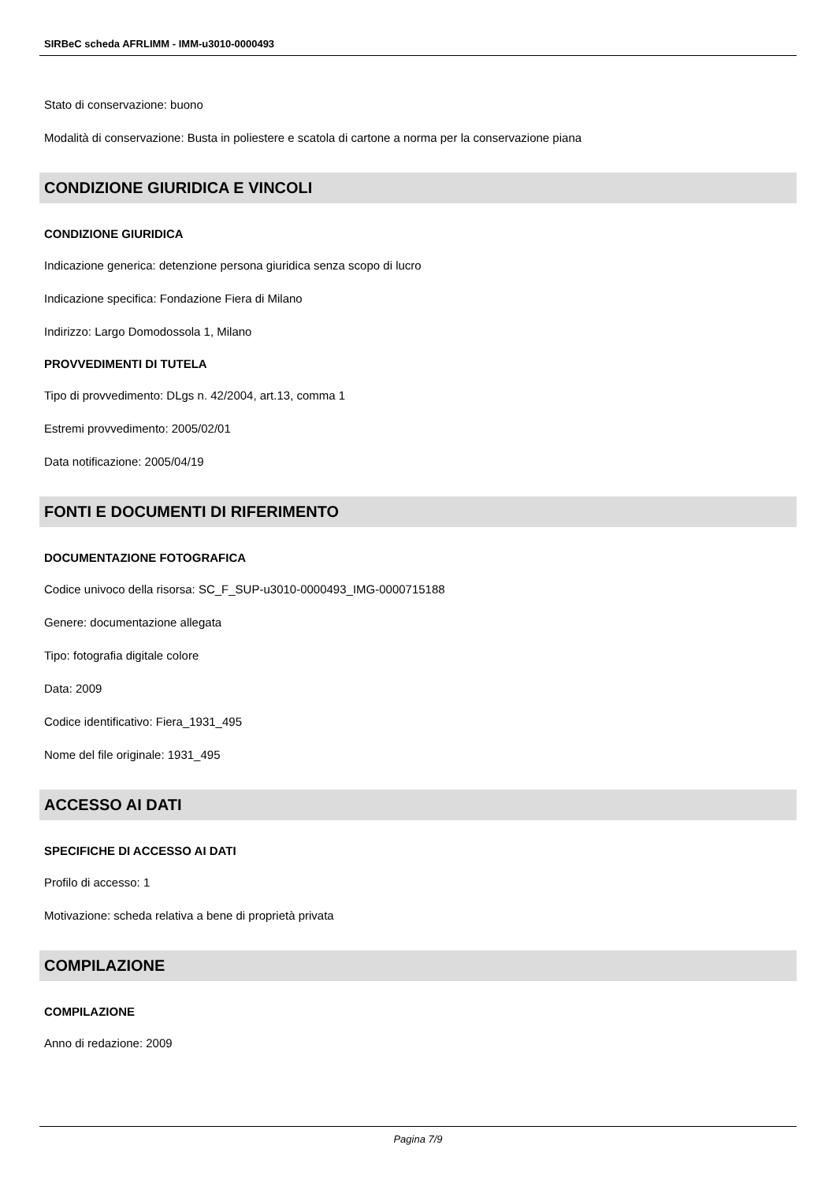SIRBeC scheda AFRLIMM - IMM-u3010-0000493
Stato di conservazione: buono
Modalità di conservazione: Busta in poliestere e scatola di cartone a norma per la conservazione piana
CONDIZIONE GIURIDICA E VINCOLI
CONDIZIONE GIURIDICA
Indicazione generica: detenzione persona giuridica senza scopo di lucro
Indicazione specifica: Fondazione Fiera di Milano
Indirizzo: Largo Domodossola 1, Milano
PROVVEDIMENTI DI TUTELA
Tipo di provvedimento: DLgs n. 42/2004, art.13, comma 1
Estremi provvedimento: 2005/02/01
Data notificazione: 2005/04/19
FONTI E DOCUMENTI DI RIFERIMENTO
DOCUMENTAZIONE FOTOGRAFICA
Codice univoco della risorsa: SC_F_SUP-u3010-0000493_IMG-0000715188
Genere: documentazione allegata
Tipo: fotografia digitale colore
Data: 2009
Codice identificativo: Fiera_1931_495
Nome del file originale: 1931_495
ACCESSO AI DATI
SPECIFICHE DI ACCESSO AI DATI
Profilo di accesso: 1
Motivazione: scheda relativa a bene di proprietà privata
COMPILAZIONE
COMPILAZIONE
Anno di redazione: 2009
Pagina 7/9